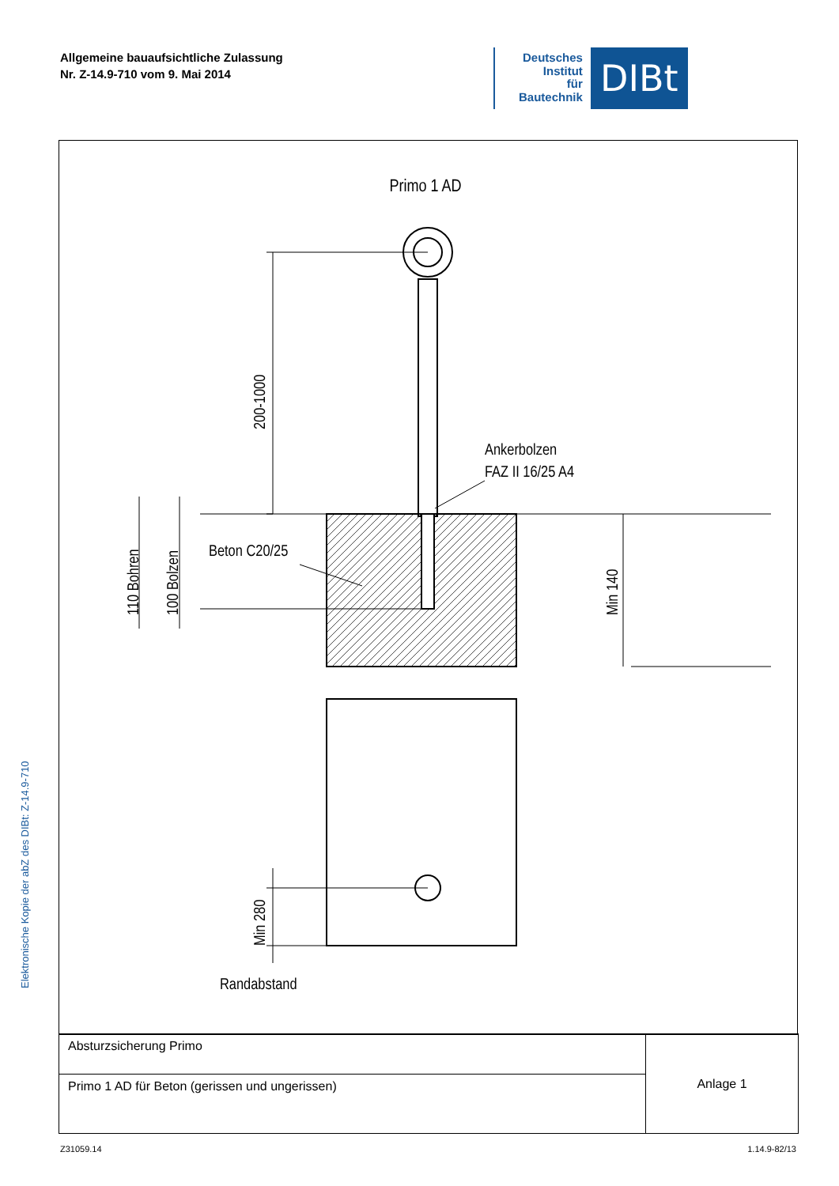Allgemeine bauaufsichtliche Zulassung
Nr. Z-14.9-710 vom 9. Mai 2014
Deutsches
Institut
für
Bautechnik
DIBt
Elektronische Kopie der abZ des DIBt: Z-14.9-710
Primo 1 AD
200-1000
110 Bohren
100 Bolzen
Min 140
Ankerbolzen
FAZ II 16/25 A4
Beton C20/25
Min 280
Randabstand
| Absturzsicherung Primo | Anlage 1 |
| Primo 1 AD für Beton (gerissen und ungerissen) | |
Z31059.14 1.14.9-82/13